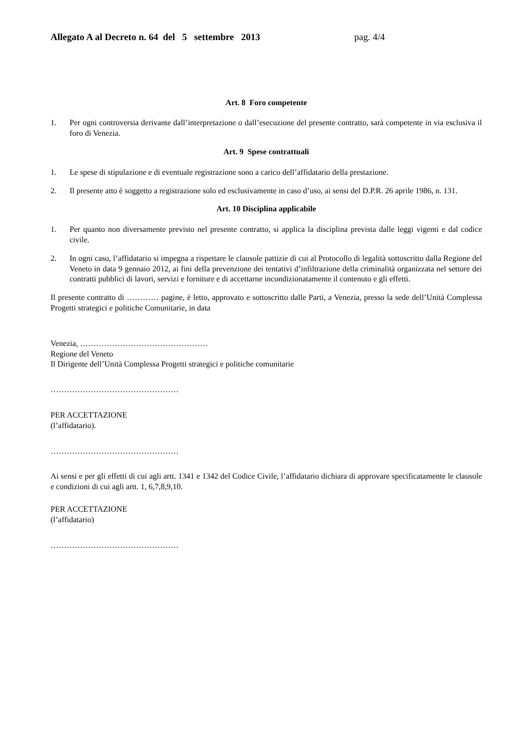Allegato A al Decreto n. 64 del 5 settembre 2013 pag. 4/4
Art. 8 Foro competente
1. Per ogni controversia derivante dall’interpretazione o dall’esecuzione del presente contratto, sarà competente in via esclusiva il foro di Venezia.
Art. 9 Spese contrattuali
1. Le spese di stipulazione e di eventuale registrazione sono a carico dell’affidatario della prestazione.
2. Il presente atto è soggetto a registrazione solo ed esclusivamente in caso d’uso, ai sensi del D.P.R. 26 aprile 1986, n. 131.
Art. 10 Disciplina applicabile
1. Per quanto non diversamente previsto nel presente contratto, si applica la disciplina prevista dalle leggi vigenti e dal codice civile.
2. In ogni caso, l’affidatario si impegna a rispettare le clausole pattizie di cui al Protocollo di legalità sottoscritto dalla Regione del Veneto in data 9 gennaio 2012, ai fini della prevenzione dei tentativi d’infiltrazione della criminalità organizzata nel settore dei contratti pubblici di lavori, servizi e forniture e di accettarne incondizionatamente il contenuto e gli effetti.
Il presente contratto di ………… pagine, è letto, approvato e sottoscritto dalle Parti, a Venezia, presso la sede dell’Unità Complessa Progetti strategici e politiche Comunitarie, in data
Venezia, …………………………………………
Regione del Veneto
Il Dirigente dell’Unità Complessa Progetti strategici e politiche comunitarie
…………………………………………
PER ACCETTAZIONE
(l’affidatario).
…………………………………………
Ai sensi e per gli effetti di cui agli artt. 1341 e 1342 del Codice Civile, l’affidatario dichiara di approvare specificatamente le clausole e condizioni di cui agli artt. 1, 6,7,8,9,10.
PER ACCETTAZIONE
(l’affidatario)
…………………………………………